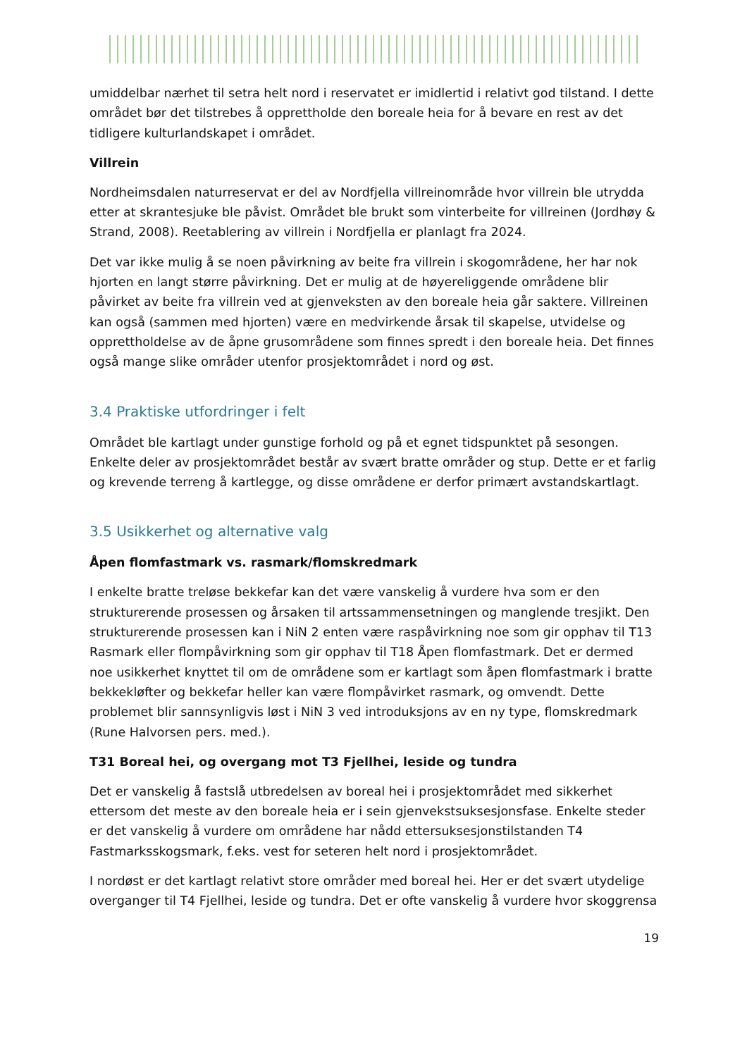umiddelbar nærhet til setra helt nord i reservatet er imidlertid i relativt god tilstand. I dette området bør det tilstrebes å opprettholde den boreale heia for å bevare en rest av det tidligere kulturlandskapet i området.
Villrein
Nordheimsdalen naturreservat er del av Nordfjella villreinområde hvor villrein ble utrydda etter at skrantesjuke ble påvist. Området ble brukt som vinterbeite for villreinen (Jordhøy & Strand, 2008). Reetablering av villrein i Nordfjella er planlagt fra 2024.
Det var ikke mulig å se noen påvirkning av beite fra villrein i skogområdene, her har nok hjorten en langt større påvirkning. Det er mulig at de høyereliggende områdene blir påvirket av beite fra villrein ved at gjenveksten av den boreale heia går saktere. Villreinen kan også (sammen med hjorten) være en medvirkende årsak til skapelse, utvidelse og opprettholdelse av de åpne grusområdene som finnes spredt i den boreale heia. Det finnes også mange slike områder utenfor prosjektområdet i nord og øst.
3.4 Praktiske utfordringer i felt
Området ble kartlagt under gunstige forhold og på et egnet tidspunktet på sesongen. Enkelte deler av prosjektområdet består av svært bratte områder og stup. Dette er et farlig og krevende terreng å kartlegge, og disse områdene er derfor primært avstandskartlagt.
3.5 Usikkerhet og alternative valg
Åpen flomfastmark vs. rasmark/flomskredmark
I enkelte bratte treløse bekkefar kan det være vanskelig å vurdere hva som er den strukturerende prosessen og årsaken til artssammensetningen og manglende tresjikt. Den strukturerende prosessen kan i NiN 2 enten være raspåvirkning noe som gir opphav til T13 Rasmark eller flompåvirkning som gir opphav til T18 Åpen flomfastmark. Det er dermed noe usikkerhet knyttet til om de områdene som er kartlagt som åpen flomfastmark i bratte bekkekløfter og bekkefar heller kan være flompåvirket rasmark, og omvendt. Dette problemet blir sannsynligvis løst i NiN 3 ved introduksjons av en ny type, flomskredmark (Rune Halvorsen pers. med.).
T31 Boreal hei, og overgang mot T3 Fjellhei, leside og tundra
Det er vanskelig å fastslå utbredelsen av boreal hei i prosjektområdet med sikkerhet ettersom det meste av den boreale heia er i sein gjenvekstsuksesjonsfase. Enkelte steder er det vanskelig å vurdere om områdene har nådd ettersuksesjonstilstanden T4 Fastmarksskogsmark, f.eks. vest for seteren helt nord i prosjektområdet.
I nordøst er det kartlagt relativt store områder med boreal hei. Her er det svært utydelige overganger til T4 Fjellhei, leside og tundra. Det er ofte vanskelig å vurdere hvor skoggrensa
19